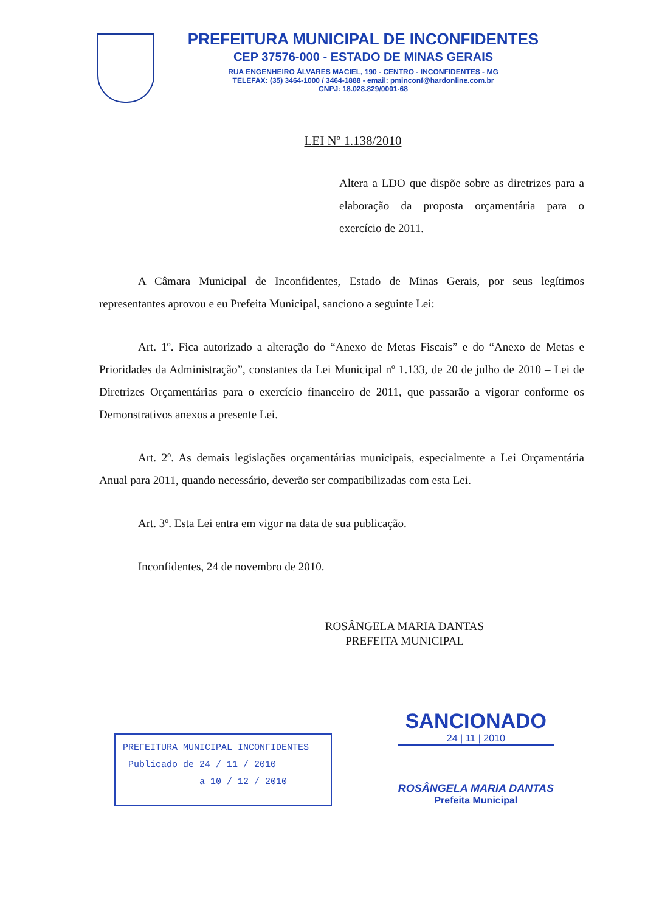PREFEITURA MUNICIPAL DE INCONFIDENTES
CEP 37576-000 - ESTADO DE MINAS GERAIS
RUA ENGENHEIRO ÁLVARES MACIEL, 190 - CENTRO - INCONFIDENTES - MG
TELEFAX: (35) 3464-1000 / 3464-1888 - email: pminconf@hardonline.com.br
CNPJ: 18.028.829/0001-68
LEI Nº 1.138/2010
Altera a LDO que dispõe sobre as diretrizes para a elaboração da proposta orçamentária para o exercício de 2011.
A Câmara Municipal de Inconfidentes, Estado de Minas Gerais, por seus legítimos representantes aprovou e eu Prefeita Municipal, sanciono a seguinte Lei:
Art. 1º. Fica autorizado a alteração do “Anexo de Metas Fiscais” e do “Anexo de Metas e Prioridades da Administração”, constantes da Lei Municipal nº 1.133, de 20 de julho de 2010 – Lei de Diretrizes Orçamentárias para o exercício financeiro de 2011, que passarão a vigorar conforme os Demonstrativos anexos a presente Lei.
Art. 2º. As demais legislações orçamentárias municipais, especialmente a Lei Orçamentária Anual para 2011, quando necessário, deverão ser compatibilizadas com esta Lei.
Art. 3º. Esta Lei entra em vigor na data de sua publicação.
Inconfidentes, 24 de novembro de 2010.
ROSÂNGELA MARIA DANTAS
PREFEITA MUNICIPAL
PREFEITURA MUNICIPAL INCONFIDENTES
Publicado de 24 / 11 / 2010
a 10 / 12 / 2010
SANCIONADO
24 | 11 | 2010
ROSÂNGELA MARIA DANTAS
Prefeita Municipal